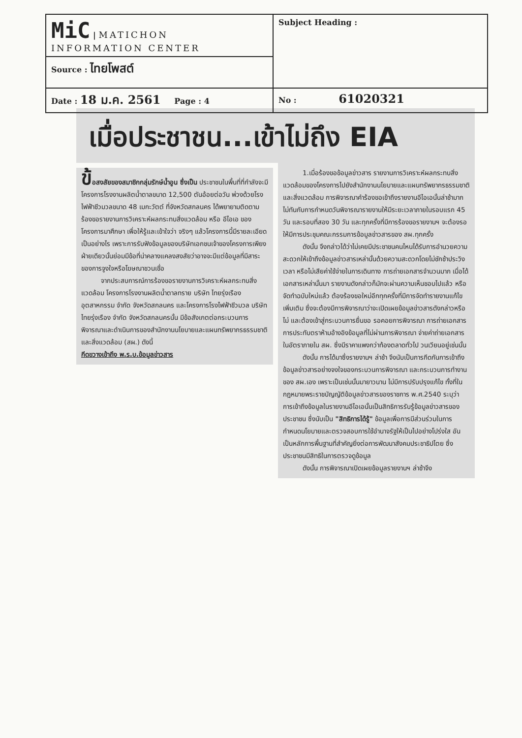| MiC / MATICHON INFORMATION CENTER | Subject Heading : |
| Source : ไทยโพสต์ | |
| Date : 18 ม.ค. 2561 Page : 4 | No : 61020321 |
เมื่อประชาชน...เข้าไม่ถึง EIA
ข้อสงสัยของสมาชิกกลุ่มรักษ์น้ำอูน ซึ่งเป็น ประชาชนในพื้นที่ที่กำลังจะมีโครงการโรงงานผลิตน้ำตาลขนาด 12,500 ตันอ้อยต่อวัน พ่วงด้วยโรงไฟฟ้าชีวมวลขนาด 48 เมกะวัตต์ ที่จังหวัดสกลนคร ได้พยายามติดตามร้องขอรายงานการวิเคราะห์ผลกระทบสิ่งแวดล้อม หรือ อีไอเอ ของโครงการมาศึกษา เพื่อให้รู้และเข้าใจว่า จริงๆ แล้วโครงการนี้มีรายละเอียดเป็นอย่างไร เพราะการรับฟังข้อมูลของบริษัทเอกชนเจ้าของโครงการเพียงฝ่ายเดียวนั้นย่อมมีข้อที่น่าคลางแคลงสงสัยว่าอาจจะมีแต่ข้อมูลที่มีสาระของการจูงใจหรือโฆษณาชวนเชื่อ
จากประสบการณ์การร้องขอรายงานการวิเคราะห์ผลกระทบสิ่งแวดล้อม โครงการโรงงานผลิตน้ำตาลทราย บริษัท ไทยรุ่งเรืองอุตสาหกรรม จำกัด จังหวัดสกลนคร และโครงการโรงไฟฟ้าชีวมวล บริษัท ไทยรุ่งเรือง จำกัด จังหวัดสกลนครนั้น มีข้อสังเกตต่อกระบวนการพิจารณาและดำเนินการของสำนักงานนโยบายและแผนทรัพยากรธรรมชาติและสิ่งแวดล้อม (สผ.) ดังนี้
กีดขวางเข้าถึง พ.ร.บ.ข้อมูลข่าวสาร
1.เมื่อร้องขอข้อมูลข่าวสาร รายงานการวิเคราะห์ผลกระทบสิ่งแวดล้อมของโครงการไปยังสำนักงานนโยบายและแผนทรัพยากรธรรมชาติและสิ่งแวดล้อม การพิจารณาคำร้องขอเข้าถึงรายงานอีไอเอนั้นล่าช้ามาก ไม่ทันกับการกำหนดวันพิจารณารายงานให้มีระยะเวลาภายในรอบแรก 45 วัน และรอบที่สอง 30 วัน และทุกครั้งที่มีการร้องขอรายงานฯ จะต้องรอให้มีการประชุมคณะกรรมการข้อมูลข่าวสารของ สผ.ทุกครั้ง
ดังนั้น จึงกล่าวได้ว่าไม่เคยมีประชาชนคนไหนได้รับการอำนวยความสะดวกให้เข้าถึงข้อมูลข่าวสารเหล่านั้นด้วยความสะดวกโดยไม่ชักช้าประวิงเวลา หรือไม่เสียค่าใช้จ่ายในการเดินทาง การถ่ายเอกสารจำนวนมาก เมื่อได้เอกสารเหล่านั้นมา รายงานดังกล่าวก็มักจะผ่านความเห็นชอบไปแล้ว หรือจัดทำฉบับใหม่แล้ว ต้องร้องขอใหม่อีกทุกครั้งที่มีการจัดทำรายงานแก้ไขเพิ่มเติม ซึ่งจะต้องมีการพิจารณาว่าจะเปิดเผยข้อมูลข่าวสารดังกล่าวหรือไม่ และต้องเข้าสู่กระบวนการยื่นขอ รอคอยการพิจารณา การถ่ายเอกสาร การประทับตราห้ามอ้างอิงข้อมูลที่ไม่ผ่านการพิจารณา จ่ายค่าถ่ายเอกสารในอัตราภายใน สผ. ซึ่งมีราคาแพงกว่าท้องตลาดทั่วไป วนเวียนอยู่เช่นนั้น
ดังนั้น การได้มาซึ่งรายงานฯ ล่าช้า จึงนับเป็นการกีดกันการเข้าถึงข้อมูลข่าวสารอย่างจงใจของกระบวนการพิจารณา และกระบวนการทำงานของ สผ.เอง เพราะเป็นเช่นนั้นมายาวนาน ไม่มีการปรับปรุงแก้ไข ทั้งที่ในกฎหมายพระราชบัญญัติข้อมูลข่าวสารของราชการ พ.ศ.2540 ระบุว่า การเข้าถึงข้อมูลในรายงานอีไอเอนั้นเป็นสิทธิการรับรู้ข้อมูลข่าวสารของประชาชน ซึ่งนับเป็น "สิทธิการได้รู้" ข้อมูลเพื่อการมีส่วนร่วมในการกำหนดนโยบายและตรวจสอบการใช้อำนาจรัฐให้เป็นไปอย่างโปร่งใส อันเป็นหลักการพื้นฐานที่สำคัญยิ่งต่อการพัฒนาสังคมประชาธิปไตย ซึ่งประชาชนมีสิทธิในการตรวจดูข้อมูล
ดังนั้น การพิจารณาเปิดเผยข้อมูลรายงานฯ ล่าช้าจึง